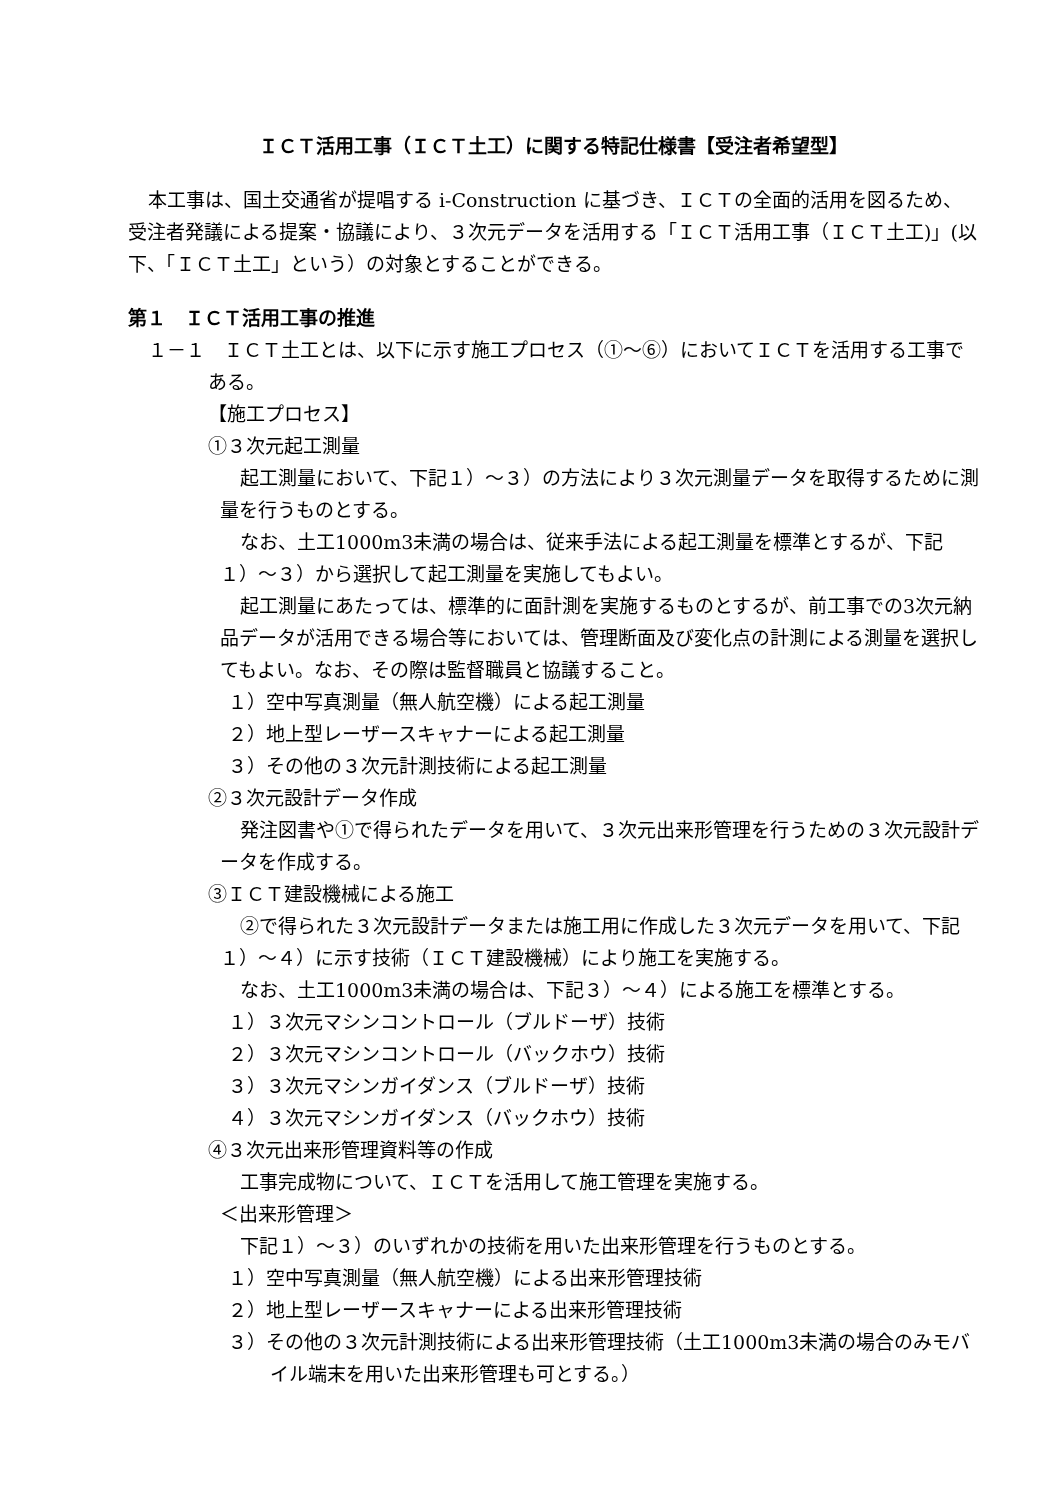ＩＣＴ活用工事（ＩＣＴ土工）に関する特記仕様書【受注者希望型】
本工事は、国土交通省が提唱する i-Construction に基づき、ＩＣＴの全面的活用を図るため、受注者発議による提案・協議により、３次元データを活用する「ＩＣＴ活用工事（ＩＣＴ土工)」(以下、「ＩＣＴ土工」という）の対象とすることができる。
第１　ＩＣＴ活用工事の推進
１－１　ＩＣＴ土工とは、以下に示す施工プロセス（①～⑥）においてＩＣＴを活用する工事である。
【施工プロセス】
①３次元起工測量
起工測量において、下記１）～３）の方法により３次元測量データを取得するために測量を行うものとする。
なお、土工1000m3未満の場合は、従来手法による起工測量を標準とするが、下記１）～３）から選択して起工測量を実施してもよい。
起工測量にあたっては、標準的に面計測を実施するものとするが、前工事での3次元納品データが活用できる場合等においては、管理断面及び変化点の計測による測量を選択してもよい。なお、その際は監督職員と協議すること。
１）空中写真測量（無人航空機）による起工測量
２）地上型レーザースキャナーによる起工測量
３）その他の３次元計測技術による起工測量
②３次元設計データ作成
発注図書や①で得られたデータを用いて、３次元出来形管理を行うための３次元設計データを作成する。
③ＩＣＴ建設機械による施工
②で得られた３次元設計データまたは施工用に作成した３次元データを用いて、下記１）～４）に示す技術（ＩＣＴ建設機械）により施工を実施する。
なお、土工1000m3未満の場合は、下記３）～４）による施工を標準とする。
１）３次元マシンコントロール（ブルドーザ）技術
２）３次元マシンコントロール（バックホウ）技術
３）３次元マシンガイダンス（ブルドーザ）技術
４）３次元マシンガイダンス（バックホウ）技術
④３次元出来形管理資料等の作成
工事完成物について、ＩＣＴを活用して施工管理を実施する。
＜出来形管理＞
下記１）～３）のいずれかの技術を用いた出来形管理を行うものとする。
１）空中写真測量（無人航空機）による出来形管理技術
２）地上型レーザースキャナーによる出来形管理技術
３）その他の３次元計測技術による出来形管理技術（土工1000m3未満の場合のみモバイル端末を用いた出来形管理も可とする。）